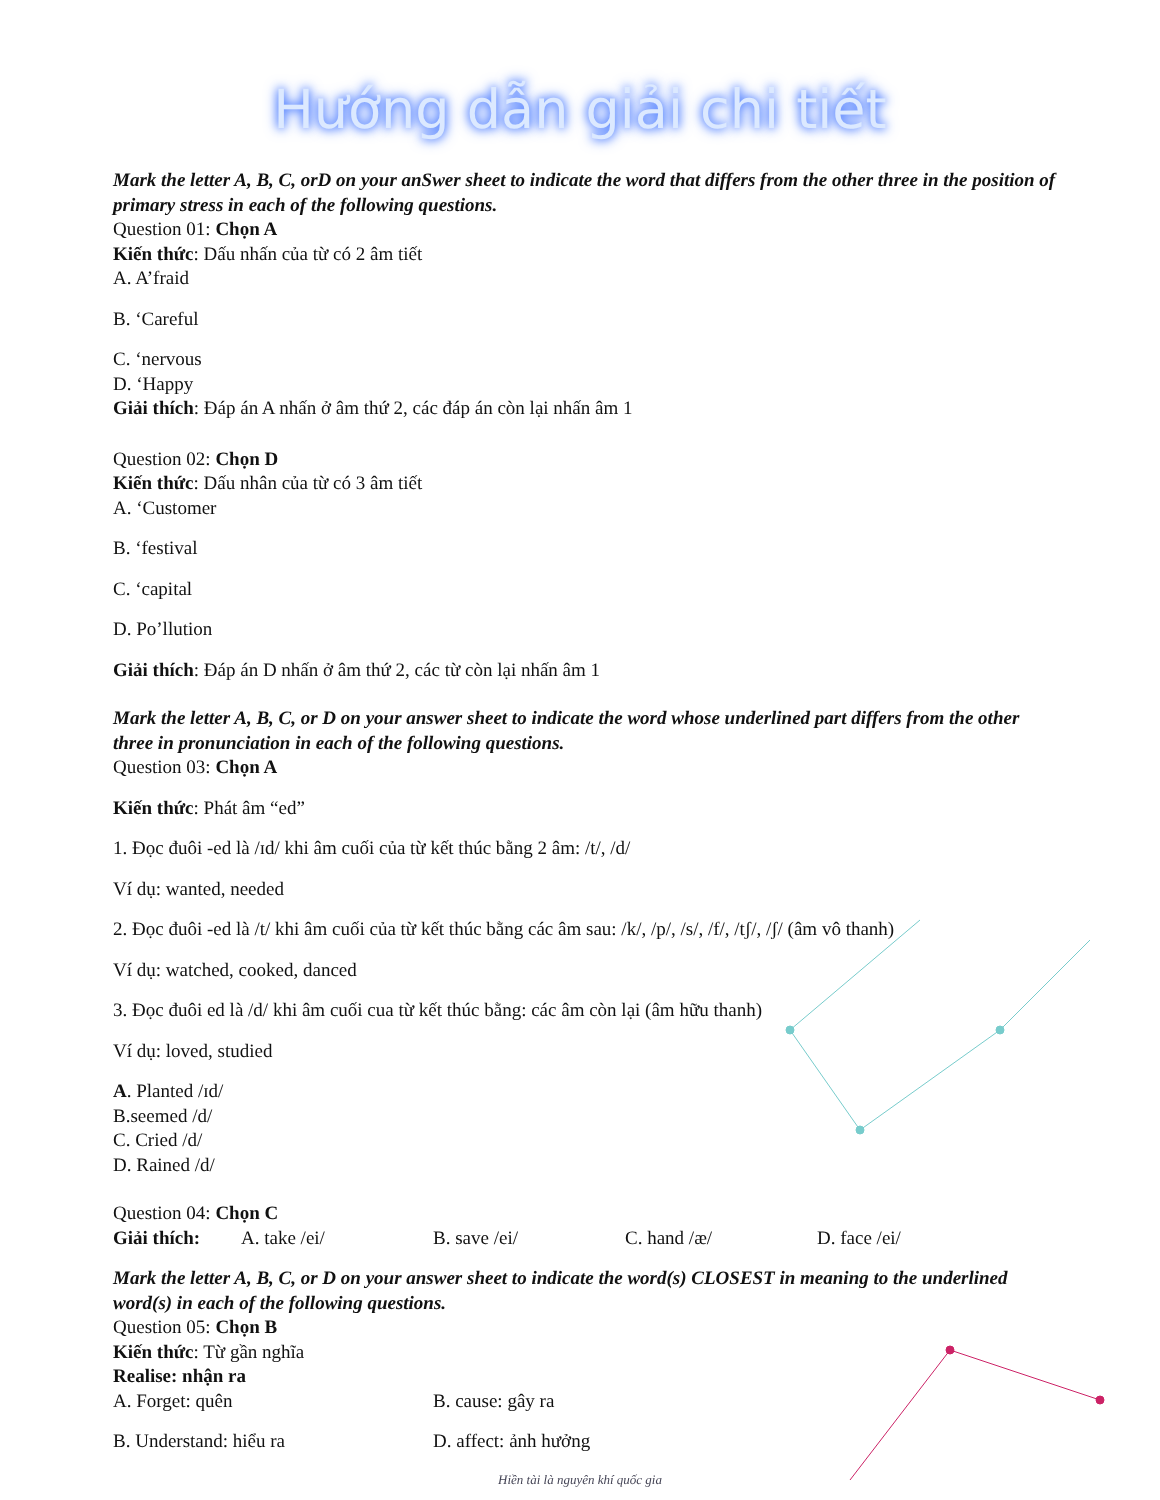Hướng dẫn giải chi tiết
Mark the letter A, B, C, orD on your anSwer sheet to indicate the word that differs from the other three in the position of primary stress in each of the following questions.
Question 01: Chọn A
Kiến thức: Dấu nhấn của từ có 2 âm tiết
A. A’fraid
B. ‘Careful
C. ‘nervous
D. ‘Happy
Giải thích: Đáp án A nhấn ở âm thứ 2, các đáp án còn lại nhấn âm 1
Question 02: Chọn D
Kiến thức: Dấu nhân của từ có 3 âm tiết
A. ‘Customer
B. ‘festival
C. ‘capital
D. Po’llution
Giải thích: Đáp án D nhấn ở âm thứ 2, các từ còn lại nhấn âm 1
Mark the letter A, B, C, or D on your answer sheet to indicate the word whose underlined part differs from the other three in pronunciation in each of the following questions.
Question 03: Chọn A
Kiến thức: Phát âm “ed”
1. Đọc đuôi -ed là /ɪd/ khi âm cuối của từ kết thúc bằng 2 âm: /t/, /d/
Ví dụ: wanted, needed
2. Đọc đuôi -ed là /t/ khi âm cuối của từ kết thúc bằng các âm sau: /k/, /p/, /s/, /f/, /tʃ/, /ʃ/ (âm vô thanh)
Ví dụ: watched, cooked, danced
3. Đọc đuôi ed là /d/ khi âm cuối cua từ kết thúc bằng: các âm còn lại (âm hữu thanh)
Ví dụ: loved, studied
A. Planted /ɪd/
B.seemed /d/
C. Cried /d/
D. Rained /d/
Question 04: Chọn C
Giải thích: A. take /ei/ B. save /ei/ C. hand /æ/ D. face /ei/
Mark the letter A, B, C, or D on your answer sheet to indicate the word(s) CLOSEST in meaning to the underlined word(s) in each of the following questions.
Question 05: Chọn B
Kiến thức: Từ gần nghĩa
Realise: nhận ra
A. Forget: quên B. cause: gây ra
B. Understand: hiểu ra D. affect: ảnh hưởng
Hiền tài là nguyên khí quốc gia